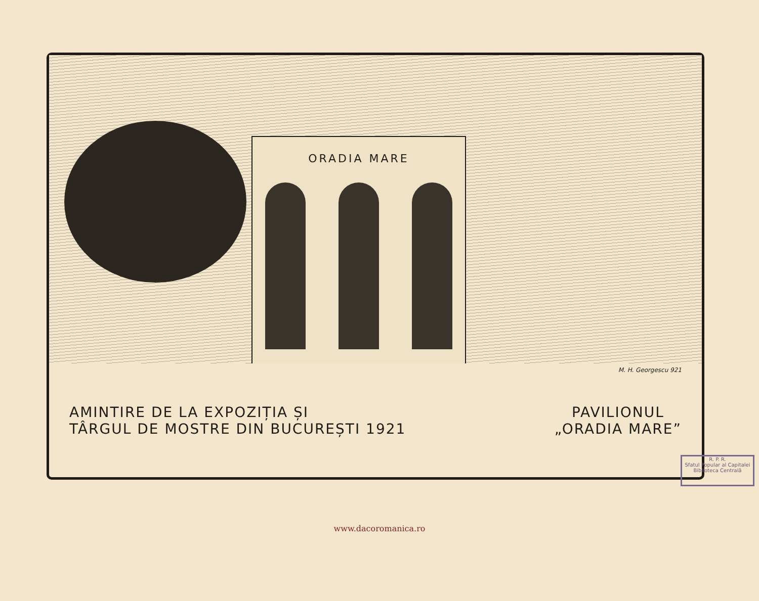ORADIA MARE
M. H. Georgescu 921
AMINTIRE DE LA EXPOZIȚIA ȘI
TÂRGUL DE MOSTRE DIN BUCUREȘTI 1921
PAVILIONUL
„ORADIA MARE”
R. P. R.
Sfatul Popular al Capitalei
Biblioteca Centrală
www.dacoromanica.ro